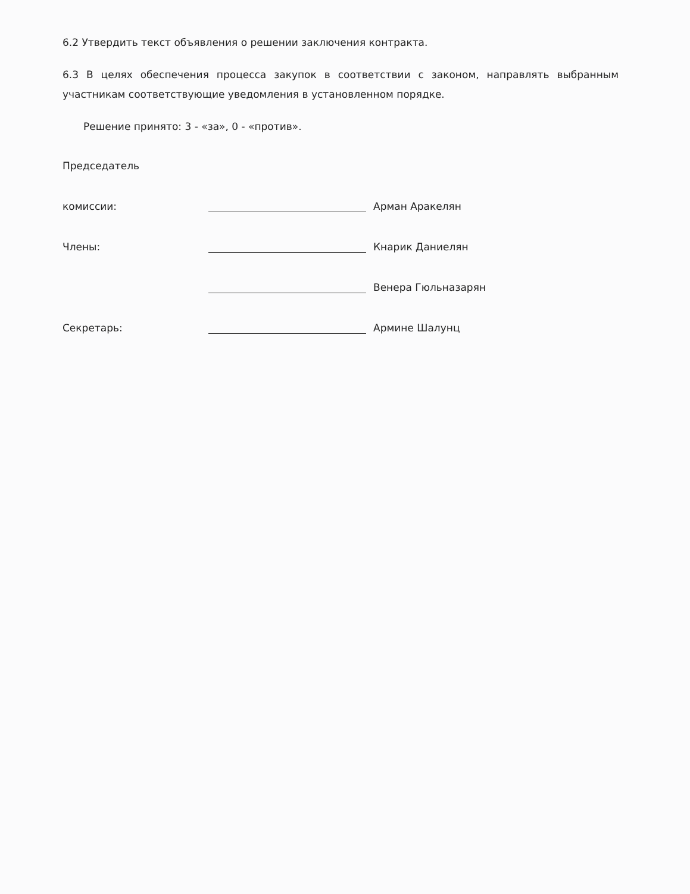6.2 Утвердить текст объявления о решении заключения контракта.
6.3 В целях обеспечения процесса закупок в соответствии с законом, направлять выбранным участникам соответствующие уведомления в установленном порядке.
Решение принято: 3 - «за», 0 - «против».
Председатель
комиссии:
Арман Аракелян
Члены:
Кнарик Даниелян
Венера Гюльназарян
Секретарь:
Армине Шалунц